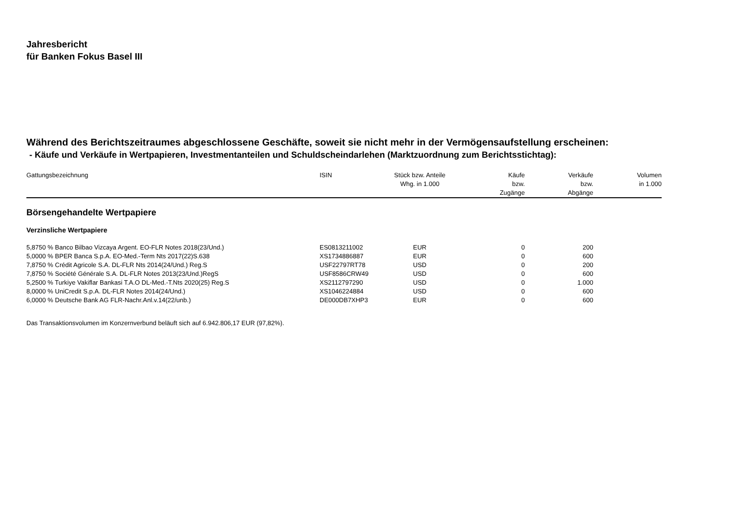Jahresbericht
für Banken Fokus Basel III
Während des Berichtszeitraumes abgeschlossene Geschäfte, soweit sie nicht mehr in der Vermögensaufstellung erscheinen:
- Käufe und Verkäufe in Wertpapieren, Investmentanteilen und Schuldscheindarlehen (Marktzuordnung zum Berichtsstichtag):
| Gattungsbezeichnung | ISIN | Stück bzw. Anteile Whg. in 1.000 | Käufe bzw. Zugänge | Verkäufe bzw. Abgänge | Volumen in 1.000 |
| --- | --- | --- | --- | --- | --- |
| Börsengehandelte Wertpapiere | | | | | |
| Verzinsliche Wertpapiere | | | | | |
| 5,8750 % Banco Bilbao Vizcaya Argent. EO-FLR Notes 2018(23/Und.) | ES0813211002 | EUR | 0 | 200 | |
| 5,0000 % BPER Banca S.p.A. EO-Med.-Term Nts 2017(22)S.638 | XS1734886887 | EUR | 0 | 600 | |
| 7,8750 % Crédit Agricole S.A. DL-FLR Nts 2014(24/Und.) Reg.S | USF22797RT78 | USD | 0 | 200 | |
| 7,8750 % Société Générale S.A. DL-FLR Notes 2013(23/Und.)RegS | USF8586CRW49 | USD | 0 | 600 | |
| 5,2500 % Turkiye Vakiflar Bankasi T.A.O DL-Med.-T.Nts 2020(25) Reg.S | XS2112797290 | USD | 0 | 1.000 | |
| 8,0000 % UniCredit S.p.A. DL-FLR Notes 2014(24/Und.) | XS1046224884 | USD | 0 | 600 | |
| 6,0000 % Deutsche Bank AG FLR-Nachr.Anl.v.14(22/unb.) | DE000DB7XHP3 | EUR | 0 | 600 | |
Das Transaktionsvolumen im Konzernverbund beläuft sich auf 6.942.806,17 EUR (97,82%).